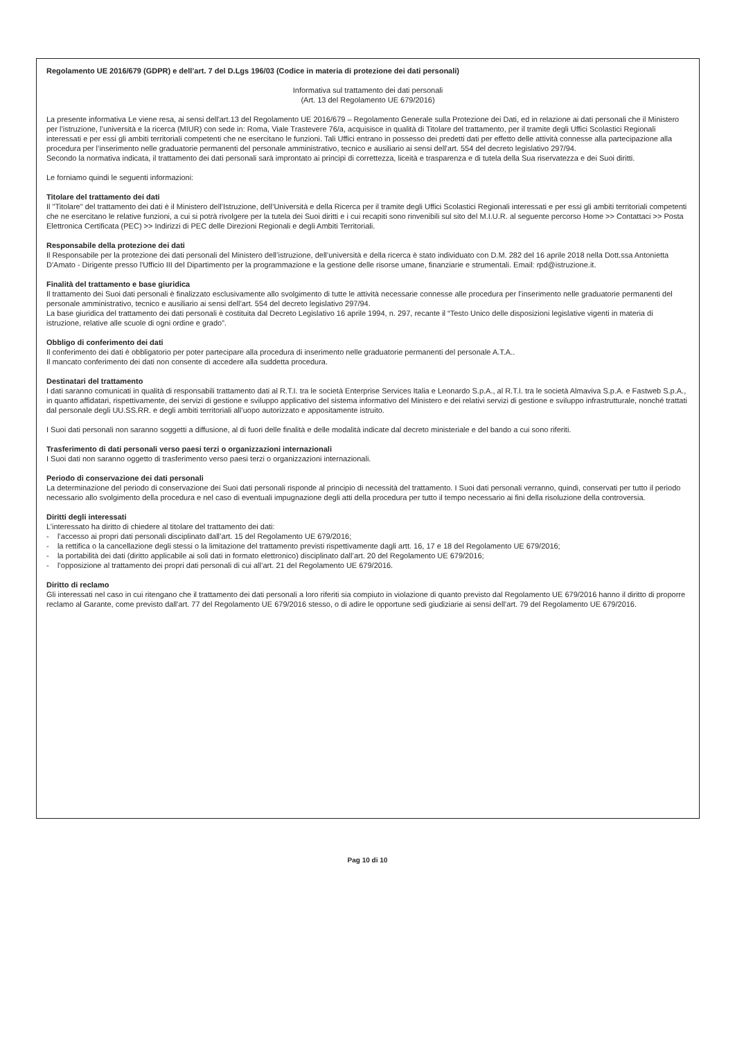Regolamento UE 2016/679 (GDPR) e dell’art. 7 del D.Lgs 196/03 (Codice in materia di protezione dei dati personali)
Informativa sul trattamento dei dati personali
(Art. 13 del Regolamento UE 679/2016)
La presente informativa Le viene resa, ai sensi dell'art.13 del Regolamento UE 2016/679 – Regolamento Generale sulla Protezione dei Dati, ed in relazione ai dati personali che il Ministero per l’istruzione, l’università e la ricerca (MIUR) con sede in: Roma, Viale Trastevere 76/a, acquisisce in qualità di Titolare del trattamento, per il tramite degli Uffici Scolastici Regionali interessati e per essi gli ambiti territoriali competenti che ne esercitano le funzioni. Tali Uffici entrano in possesso dei predetti dati per effetto delle attività connesse alla partecipazione alla procedura per l’inserimento nelle graduatorie permanenti del personale amministrativo, tecnico e ausiliario ai sensi dell’art. 554 del decreto legislativo 297/94.
Secondo la normativa indicata, il trattamento dei dati personali sarà improntato ai principi di correttezza, liceità e trasparenza e di tutela della Sua riservatezza e dei Suoi diritti.
Le forniamo quindi le seguenti informazioni:
Titolare del trattamento dei dati
Il "Titolare" del trattamento dei dati è il Ministero dell’Istruzione, dell’Università e della Ricerca per il tramite degli Uffici Scolastici Regionali interessati e per essi gli ambiti territoriali competenti che ne esercitano le relative funzioni, a cui si potrà rivolgere per la tutela dei Suoi diritti e i cui recapiti sono rinvenibili sul sito del M.I.U.R. al seguente percorso Home >> Contattaci >> Posta Elettronica Certificata (PEC) >> Indirizzi di PEC delle Direzioni Regionali e degli Ambiti Territoriali.
Responsabile della protezione dei dati
Il Responsabile per la protezione dei dati personali del Ministero dell’istruzione, dell’università e della ricerca è stato individuato con D.M. 282 del 16 aprile 2018 nella Dott.ssa Antonietta D'Amato - Dirigente presso l'Ufficio III del Dipartimento per la programmazione e la gestione delle risorse umane, finanziarie e strumentali. Email: rpd@istruzione.it.
Finalità del trattamento e base giuridica
Il trattamento dei Suoi dati personali è finalizzato esclusivamente allo svolgimento di tutte le attività necessarie connesse alle procedura per l’inserimento nelle graduatorie permanenti del personale amministrativo, tecnico e ausiliario ai sensi dell’art. 554 del decreto legislativo 297/94.
La base giuridica del trattamento dei dati personali è costituita dal Decreto Legislativo 16 aprile 1994, n. 297, recante il “Testo Unico delle disposizioni legislative vigenti in materia di istruzione, relative alle scuole di ogni ordine e grado”.
Obbligo di conferimento dei dati
Il conferimento dei dati è obbligatorio per poter partecipare alla procedura di inserimento nelle graduatorie permanenti del personale A.T.A..
Il mancato conferimento dei dati non consente di accedere alla suddetta procedura.
Destinatari del trattamento
I dati saranno comunicati in qualità di responsabili trattamento dati al R.T.I. tra le società Enterprise Services Italia e Leonardo S.p.A., al R.T.I. tra le società Almaviva S.p.A. e Fastweb S.p.A., in quanto affidatari, rispettivamente, dei servizi di gestione e sviluppo applicativo del sistema informativo del Ministero e dei relativi servizi di gestione e sviluppo infrastrutturale, nonché trattati dal personale degli UU.SS.RR. e degli ambiti territoriali all’uopo autorizzato e appositamente istruito.
I Suoi dati personali non saranno soggetti a diffusione, al di fuori delle finalità e delle modalità indicate dal decreto ministeriale e del bando a cui sono riferiti.
Trasferimento di dati personali verso paesi terzi o organizzazioni internazionali
I Suoi dati non saranno oggetto di trasferimento verso paesi terzi o organizzazioni internazionali.
Periodo di conservazione dei dati personali
La determinazione del periodo di conservazione dei Suoi dati personali risponde al principio di necessità del trattamento. I Suoi dati personali verranno, quindi, conservati per tutto il periodo necessario allo svolgimento della procedura e nel caso di eventuali impugnazione degli atti della procedura per tutto il tempo necessario ai fini della risoluzione della controversia.
Diritti degli interessati
L’interessato ha diritto di chiedere al titolare del trattamento dei dati:
- l’accesso ai propri dati personali disciplinato dall’art. 15 del Regolamento UE 679/2016;
- la rettifica o la cancellazione degli stessi o la limitazione del trattamento previsti rispettivamente dagli artt. 16, 17 e 18 del Regolamento UE 679/2016;
- la portabilità dei dati (diritto applicabile ai soli dati in formato elettronico) disciplinato dall’art. 20 del Regolamento UE 679/2016;
- l’opposizione al trattamento dei propri dati personali di cui all’art. 21 del Regolamento UE 679/2016.
Diritto di reclamo
Gli interessati nel caso in cui ritengano che il trattamento dei dati personali a loro riferiti sia compiuto in violazione di quanto previsto dal Regolamento UE 679/2016 hanno il diritto di proporre reclamo al Garante, come previsto dall'art. 77 del Regolamento UE 679/2016 stesso, o di adire le opportune sedi giudiziarie ai sensi dell’art. 79 del Regolamento UE 679/2016.
Pag 10 di 10